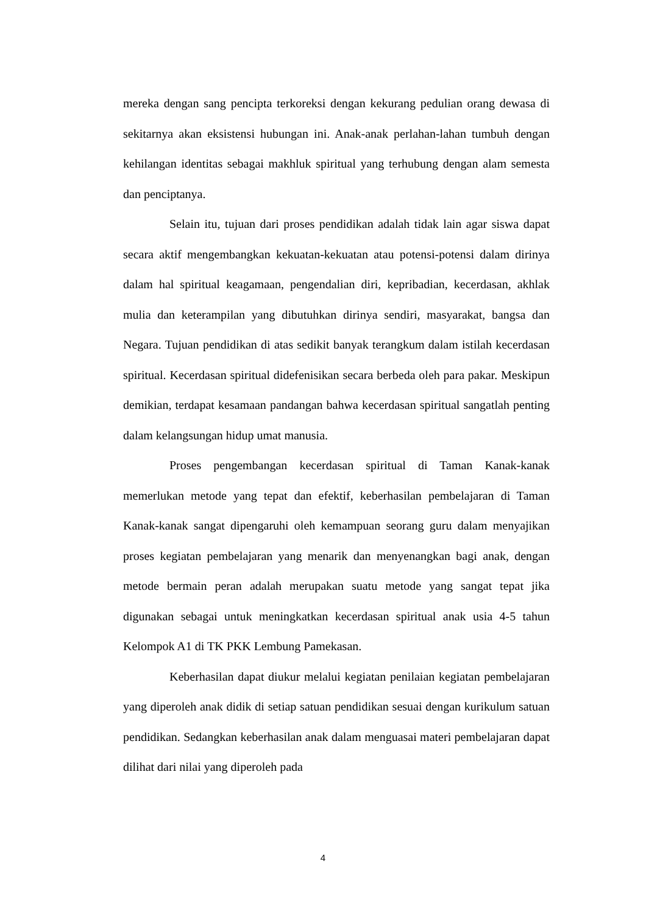mereka dengan sang pencipta terkoreksi dengan kekurang pedulian orang dewasa di sekitarnya akan eksistensi hubungan ini. Anak-anak perlahan-lahan tumbuh dengan kehilangan identitas sebagai makhluk spiritual yang terhubung dengan alam semesta dan penciptanya.
Selain itu, tujuan dari proses pendidikan adalah tidak lain agar siswa dapat secara aktif mengembangkan kekuatan-kekuatan atau potensi-potensi dalam dirinya dalam hal spiritual keagamaan, pengendalian diri, kepribadian, kecerdasan, akhlak mulia dan keterampilan yang dibutuhkan dirinya sendiri, masyarakat, bangsa dan Negara. Tujuan pendidikan di atas sedikit banyak terangkum dalam istilah kecerdasan spiritual. Kecerdasan spiritual didefenisikan secara berbeda oleh para pakar. Meskipun demikian, terdapat kesamaan pandangan bahwa kecerdasan spiritual sangatlah penting dalam kelangsungan hidup umat manusia.
Proses pengembangan kecerdasan spiritual di Taman Kanak-kanak memerlukan metode yang tepat dan efektif, keberhasilan pembelajaran di Taman Kanak-kanak sangat dipengaruhi oleh kemampuan seorang guru dalam menyajikan proses kegiatan pembelajaran yang menarik dan menyenangkan bagi anak, dengan metode bermain peran adalah merupakan suatu metode yang sangat tepat jika digunakan sebagai untuk meningkatkan kecerdasan spiritual anak usia 4-5 tahun Kelompok A1 di TK PKK Lembung Pamekasan.
Keberhasilan dapat diukur melalui kegiatan penilaian kegiatan pembelajaran yang diperoleh anak didik di setiap satuan pendidikan sesuai dengan kurikulum satuan pendidikan. Sedangkan keberhasilan anak dalam menguasai materi pembelajaran dapat dilihat dari nilai yang diperoleh pada
4